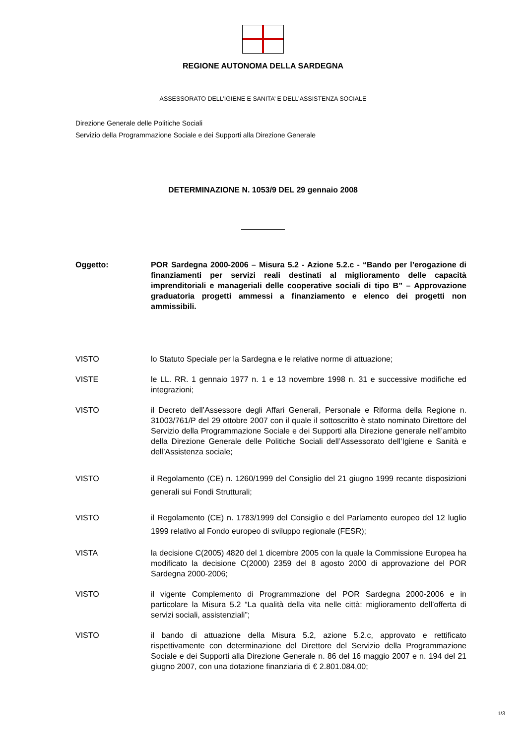REGIONE AUTONOMA DELLA SARDEGNA
ASSESSORATO DELL’IGIENE E SANITA’ E DELL’ASSISTENZA SOCIALE
Direzione Generale delle Politiche Sociali
Servizio della Programmazione Sociale e dei Supporti alla Direzione Generale
DETERMINAZIONE N. 1053/9 DEL 29 gennaio 2008
Oggetto: POR Sardegna 2000-2006 – Misura 5.2 - Azione 5.2.c - “Bando per l’erogazione di finanziamenti per servizi reali destinati al miglioramento delle capacità imprenditoriali e manageriali delle cooperative sociali di tipo B” – Approvazione graduatoria progetti ammessi a finanziamento e elenco dei progetti non ammissibili.
VISTO lo Statuto Speciale per la Sardegna e le relative norme di attuazione;
VISTE le LL. RR. 1 gennaio 1977 n. 1 e 13 novembre 1998 n. 31 e successive modifiche ed integrazioni;
VISTO il Decreto dell’Assessore degli Affari Generali, Personale e Riforma della Regione n. 31003/761/P del 29 ottobre 2007 con il quale il sottoscritto è stato nominato Direttore del Servizio della Programmazione Sociale e dei Supporti alla Direzione generale nell’ambito della Direzione Generale delle Politiche Sociali dell’Assessorato dell’Igiene e Sanità e dell’Assistenza sociale;
VISTO il Regolamento (CE) n. 1260/1999 del Consiglio del 21 giugno 1999 recante disposizioni generali sui Fondi Strutturali;
VISTO il Regolamento (CE) n. 1783/1999 del Consiglio e del Parlamento europeo del 12 luglio 1999 relativo al Fondo europeo di sviluppo regionale (FESR);
VISTA la decisione C(2005) 4820 del 1 dicembre 2005 con la quale la Commissione Europea ha modificato la decisione C(2000) 2359 del 8 agosto 2000 di approvazione del POR Sardegna 2000-2006;
VISTO il vigente Complemento di Programmazione del POR Sardegna 2000-2006 e in particolare la Misura 5.2 “La qualità della vita nelle città: miglioramento dell’offerta di servizi sociali, assistenziali”;
VISTO il bando di attuazione della Misura 5.2, azione 5.2.c, approvato e rettificato rispettivamente con determinazione del Direttore del Servizio della Programmazione Sociale e dei Supporti alla Direzione Generale n. 86 del 16 maggio 2007 e n. 194 del 21 giugno 2007, con una dotazione finanziaria di € 2.801.084,00;
1/3